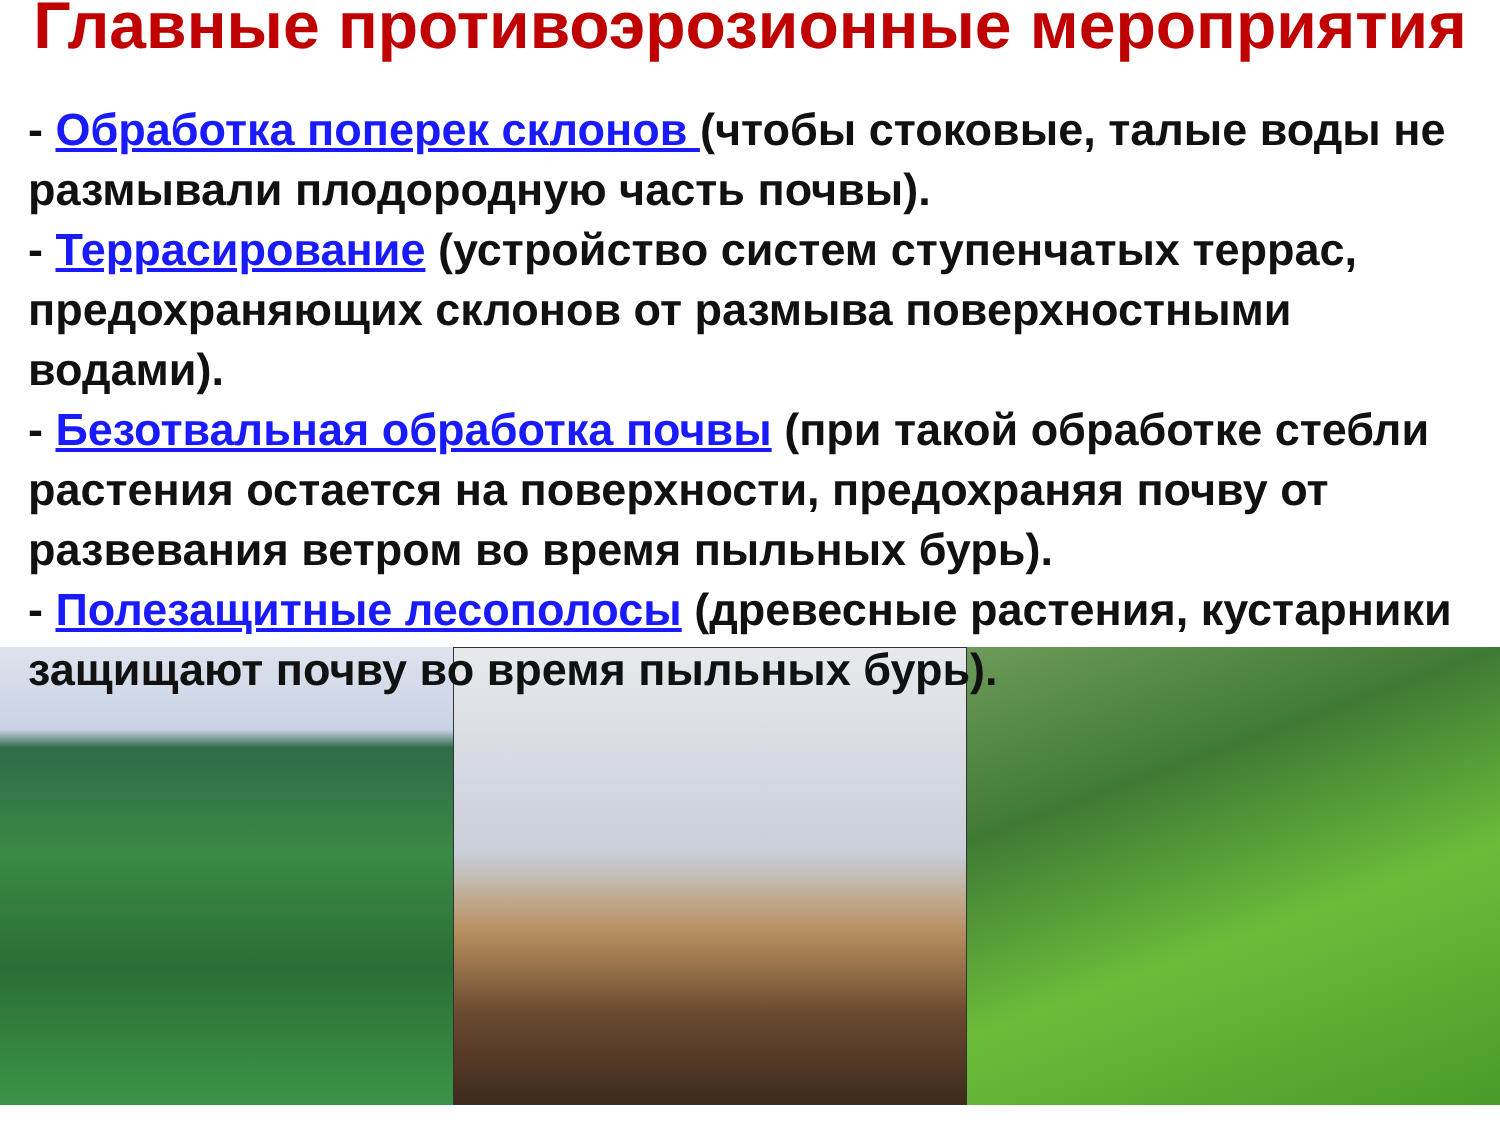Главные противоэрозионные мероприятия
- Обработка поперек склонов (чтобы стоковые, талые воды не размывали плодородную часть почвы).
- Террасирование (устройство систем ступенчатых террас, предохраняющих склонов от размыва поверхностными водами).
- Безотвальная обработка почвы (при такой обработке стебли растения остается на поверхности, предохраняя почву от развевания ветром во время пыльных бурь).
- Полезащитные лесополосы (древесные растения, кустарники защищают почву во время пыльных бурь).